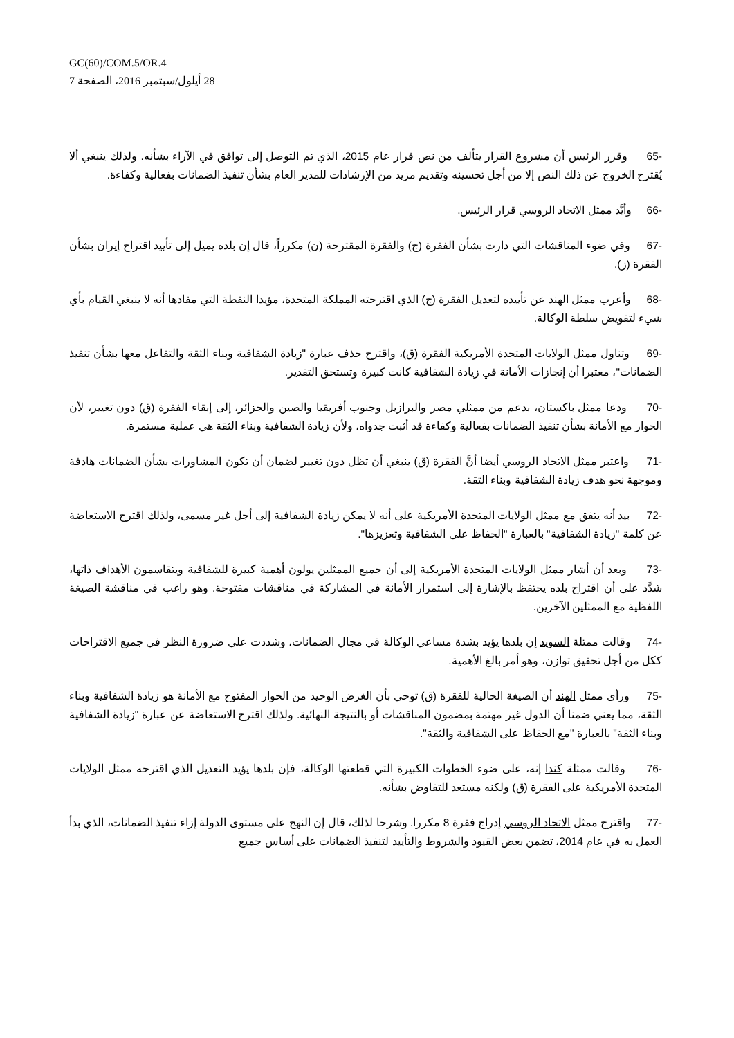GC(60)/COM.5/OR.4
28 أيلول/سبتمبر 2016، الصفحة 7
-65 وقرر الرئيس أن مشروع القرار يتألف من نص قرار عام 2015، الذي تم التوصل إلى توافق في الآراء بشأنه. ولذلك ينبغي ألا يُقترح الخروج عن ذلك النص إلا من أجل تحسينه وتقديم مزيد من الإرشادات للمدير العام بشأن تنفيذ الضمانات بفعالية وكفاءة.
-66 وأيَّد ممثل الاتحاد الروسي قرار الرئيس.
-67 وفي ضوء المناقشات التي دارت بشأن الفقرة (ج) والفقرة المقترحة (ن) مكرراً، قال إن بلده يميل إلى تأييد اقتراح إيران بشأن الفقرة (ز).
-68 وأعرب ممثل الهند عن تأييده لتعديل الفقرة (ج) الذي اقترحته المملكة المتحدة، مؤيدا النقطة التي مفادها أنه لا ينبغي القيام بأي شيء لتقويض سلطة الوكالة.
-69 وتناول ممثل الولايات المتحدة الأمريكية الفقرة (ق)، واقترح حذف عبارة "زيادة الشفافية وبناء الثقة والتفاعل معها بشأن تنفيذ الضمانات"، معتبرا أن إنجازات الأمانة في زيادة الشفافية كانت كبيرة وتستحق التقدير.
-70 ودعا ممثل باكستان، بدعم من ممثلي مصر والبرازيل وجنوب أفريقيا والصين والجزائر، إلى إبقاء الفقرة (ق) دون تغيير، لأن الحوار مع الأمانة بشأن تنفيذ الضمانات بفعالية وكفاءة قد أثبت جدواه، ولأن زيادة الشفافية وبناء الثقة هي عملية مستمرة.
-71 واعتبر ممثل الاتحاد الروسي أيضا أنَّ الفقرة (ق) ينبغي أن تظل دون تغيير لضمان أن تكون المشاورات بشأن الضمانات هادفة وموجهة نحو هدف زيادة الشفافية وبناء الثقة.
-72 بيد أنه يتفق مع ممثل الولايات المتحدة الأمريكية على أنه لا يمكن زيادة الشفافية إلى أجل غير مسمى، ولذلك اقترح الاستعاضة عن كلمة "زيادة الشفافية" بالعبارة "الحفاظ على الشفافية وتعزيزها".
-73 وبعد أن أشار ممثل الولايات المتحدة الأمريكية إلى أن جميع الممثلين يولون أهمية كبيرة للشفافية ويتقاسمون الأهداف ذاتها، شدَّد على أن اقتراح بلده يحتفظ بالإشارة إلى استمرار الأمانة في المشاركة في مناقشات مفتوحة. وهو راغب في مناقشة الصيغة اللفظية مع الممثلين الآخرين.
-74 وقالت ممثلة السويد إن بلدها يؤيد بشدة مساعي الوكالة في مجال الضمانات، وشددت على ضرورة النظر في جميع الاقتراحات ككل من أجل تحقيق توازن، وهو أمر بالغ الأهمية.
-75 ورأى ممثل الهند أن الصيغة الحالية للفقرة (ق) توحي بأن الغرض الوحيد من الحوار المفتوح مع الأمانة هو زيادة الشفافية وبناء الثقة، مما يعني ضمنا أن الدول غير مهتمة بمضمون المناقشات أو بالنتيجة النهائية. ولذلك اقترح الاستعاضة عن عبارة "زيادة الشفافية وبناء الثقة" بالعبارة "مع الحفاظ على الشفافية والثقة".
-76 وقالت ممثلة كندا إنه، على ضوء الخطوات الكبيرة التي قطعتها الوكالة، فإن بلدها يؤيد التعديل الذي اقترحه ممثل الولايات المتحدة الأمريكية على الفقرة (ق) ولكنه مستعد للتفاوض بشأنه.
-77 واقترح ممثل الاتحاد الروسي إدراج فقرة 8 مكررا. وشرحا لذلك، قال إن النهج على مستوى الدولة إزاء تنفيذ الضمانات، الذي بدأ العمل به في عام 2014، تضمن بعض القيود والشروط والتأييد لتنفيذ الضمانات على أساس جميع